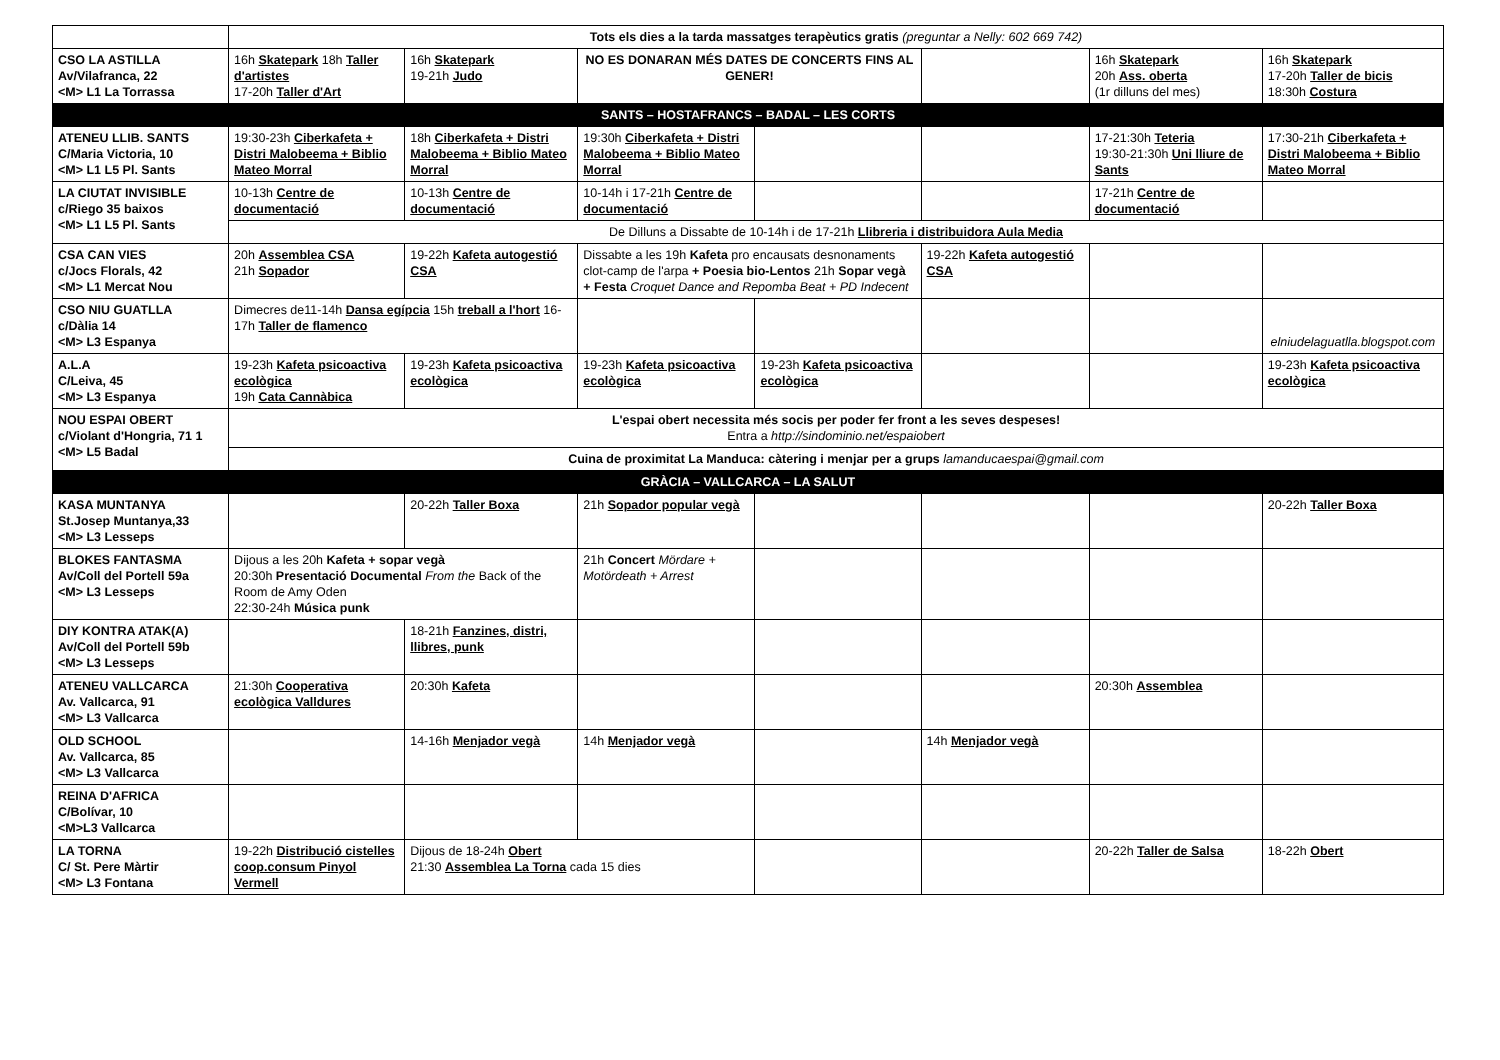| | Tots els dies a la tarda massatges terapèutics gratis (preguntar a Nelly: 602 669 742) | | | | | | |
| CSO LA ASTILLA Av/Vilafranca, 22 <M> L1 La Torrassa | 16h Skatepark 18h Taller d'artistes 17-20h Taller d'Art | 16h Skatepark 19-21h Judo | NO ES DONARAN MÉS DATES DE CONCERTS FINS AL GENER! | | | 16h Skatepark 20h Ass. oberta (1r dilluns del mes) | 16h Skatepark 17-20h Taller de bicis 18:30h Costura |
| SANTS – HOSTAFRANCS – BADAL – LES CORTS | | | | | | | |
| ATENEU LLIB. SANTS C/Maria Victoria, 10 <M> L1 L5 Pl. Sants | 19:30-23h Ciberkafeta + Distri Malobeema + Biblio Mateo Morral | 18h Ciberkafeta + Distri Malobeema + Biblio Mateo Morral | 19:30h Ciberkafeta + Distri Malobeema + Biblio Mateo Morral | | | 17-21:30h Teteria 19:30-21:30h Uni lliure de Sants | 17:30-21h Ciberkafeta + Distri Malobeema + Biblio Mateo Morral |
| LA CIUTAT INVISIBLE c/Riego 35 baixos <M> L1 L5 Pl. Sants | 10-13h Centre de documentació | 10-13h Centre de documentació | 10-14h i 17-21h Centre de documentació | | | 17-21h Centre de documentació | |
| | De Dilluns a Dissabte de 10-14h i de 17-21h Llibreria i distribuidora Aula Media | | | | | | |
| CSA CAN VIES c/Jocs Florals, 42 <M> L1 Mercat Nou | 20h Assemblea CSA 21h Sopador | 19-22h Kafeta autogestió CSA | Dissabte a les 19h Kafeta pro encausats desnonaments clot-camp de l'arpa + Poesia bio-Lentos 21h Sopar vegà + Festa Croquet Dance and Repomba Beat + PD Indecent | | 19-22h Kafeta autogestió CSA | | |
| CSO NIU GUATLLA c/Dàlia 14 <M> L3 Espanya | Dimecres de11-14h Dansa egípcia 15h treball a l'hort 16-17h Taller de flamenco | | | | | | elniudelaguatlla.blogspot.com |
| A.L.A C/Leiva, 45 <M> L3 Espanya | 19-23h Kafeta psicoactiva ecològica 19h Cata Cannàbica | 19-23h Kafeta psicoactiva ecològica | 19-23h Kafeta psicoactiva ecològica | 19-23h Kafeta psicoactiva ecològica | | | 19-23h Kafeta psicoactiva ecològica |
| NOU ESPAI OBERT c/Violant d'Hongria, 71 1 <M> L5 Badal | L'espai obert necessita més socis per poder fer front a les seves despeses! Entra a http://sindominio.net/espaiobert | | | | | | |
| | Cuina de proximitat La Manduca: càtering i menjar per a grups lamanducaespai@gmail.com | | | | | | |
| GRÀCIA – VALLCARCA – LA SALUT | | | | | | | |
| KASA MUNTANYA St.Josep Muntanya,33 <M> L3 Lesseps | | 20-22h Taller Boxa | 21h Sopador popular vegà | | | | 20-22h Taller Boxa |
| BLOKES FANTASMA Av/Coll del Portell 59a <M> L3 Lesseps | Dijous a les 20h Kafeta + sopar vegà 20:30h Presentació Documental From the Back of the Room de Amy Oden 22:30-24h Música punk | | 21h Concert Mördare + Motördeath + Arrest | | | | |
| DIY KONTRA ATAK(A) Av/Coll del Portell 59b <M> L3 Lesseps | | 18-21h Fanzines, distri, llibres, punk | | | | | |
| ATENEU VALLCARCA Av. Vallcarca, 91 <M> L3 Vallcarca | 21:30h Cooperativa ecològica Valldures | 20:30h Kafeta | | | | 20:30h Assemblea | |
| OLD SCHOOL Av. Vallcarca, 85 <M> L3 Vallcarca | | 14-16h Menjador vegà | 14h Menjador vegà | | 14h Menjador vegà | | |
| REINA D'AFRICA C/Bolívar, 10 <M>L3 Vallcarca | | | | | | | |
| LA TORNA C/ St. Pere Màrtir <M> L3 Fontana | 19-22h Distribució cistelles coop.consum Pinyol Vermell | Dijous de 18-24h Obert 21:30 Assemblea La Torna cada 15 dies | | | | 20-22h Taller de Salsa | 18-22h Obert |